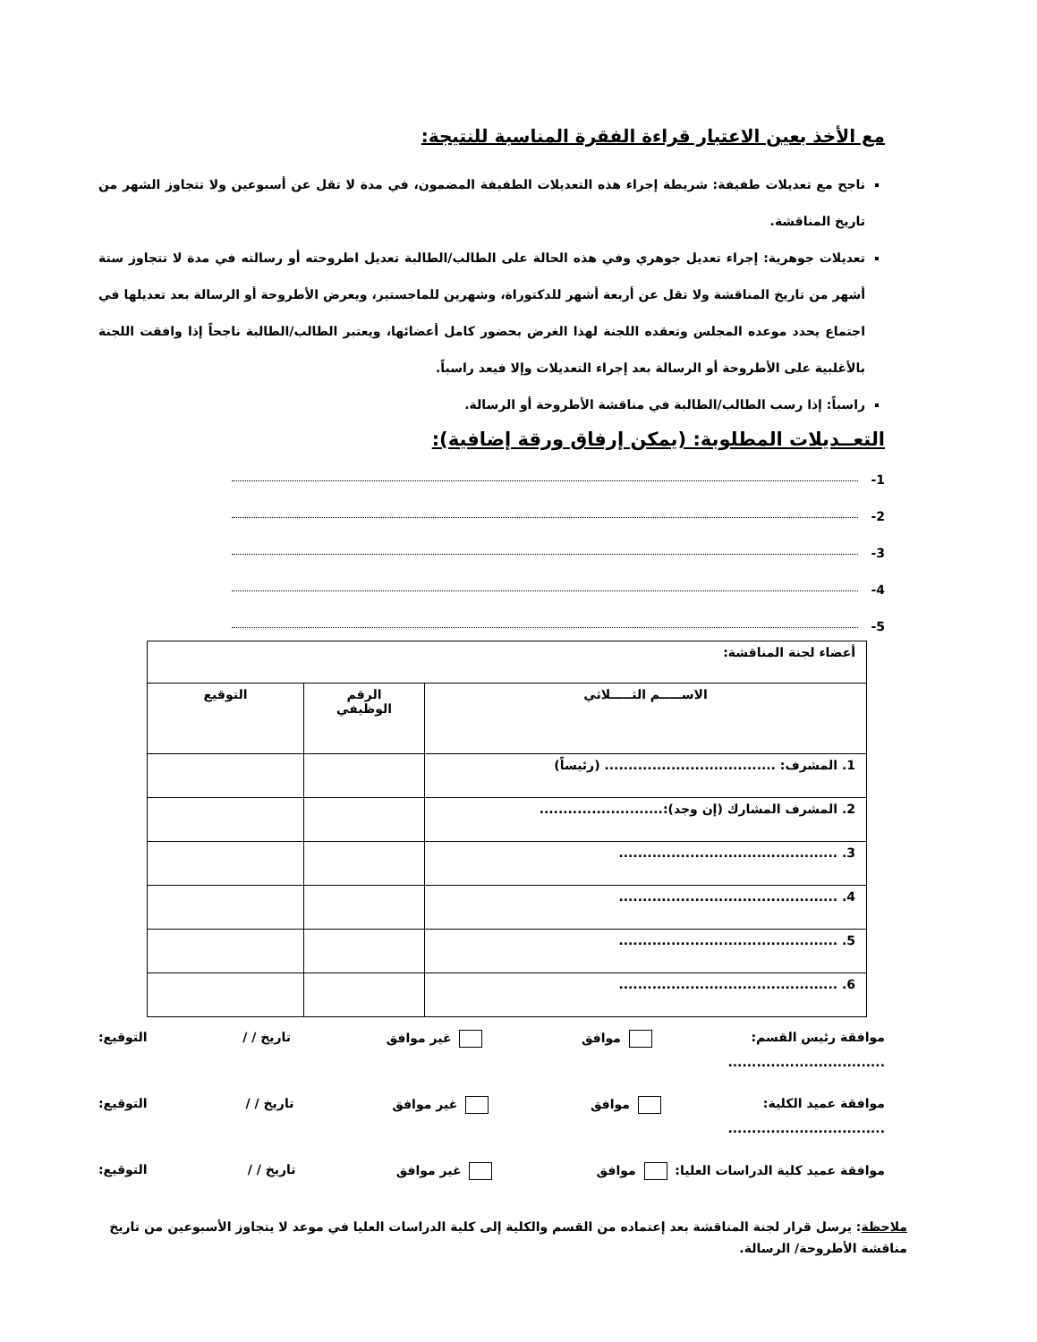مع الأخذ بعين الاعتبار قراءة الفقرة المناسبة للنتيجة:
ناجح مع تعديلات طفيفة: شريطة إجراء هذه التعديلات الطفيفة المضمون، في مدة لا تقل عن أسبوعين ولا تتجاوز الشهر من تاريخ المناقشة.
تعديلات جوهرية: إجراء تعديل جوهري وفي هذه الحالة على الطالب/الطالبة تعديل اطروحته أو رسالته في مدة لا تتجاوز ستة أشهر من تاريخ المناقشة ولا تقل عن أربعة أشهر للدكتوراة، وشهرين للماجستير، ويعرض الأطروحة أو الرسالة بعد تعديلها في اجتماع يحدد موعده المجلس وتعقده اللجنة لهذا الغرض بحضور كامل أعضائها، ويعتبر الطالب/الطالبة ناجحاً إذا وافقت اللجنة بالأغلبية على الأطروحة أو الرسالة بعد إجراء التعديلات وإلا فيعد راسباً.
راسباً: إذا رسب الطالب/الطالبة في مناقشة الأطروحة أو الرسالة.
التعــديلات المطلوبة: (يمكن إرفاق ورقة إضافية):
1-
2-
3-
4-
5-
| أعضاء لجنة المناقشة: | | |
| الاســـــم الثـــــلاثي | الرقم الوظيفي | التوقيع |
| 1. المشرف: .................................... (رئيساً) | | |
| 2. المشرف المشارك (إن وجد):.......................... | | |
| 3. .............................................. | | |
| 4. .............................................. | | |
| 5. .............................................. | | |
| 6. .............................................. | | |
موافقة رئيس القسم: موافق غير موافق تاريخ / / التوقيع:
.................................
موافقة عميد الكلية: موافق غير موافق تاريخ / / التوقيع:
.................................
موافقة عميد كلية الدراسات العليا: موافق غير موافق تاريخ / / التوقيع:
ملاحظة: يرسل قرار لجنة المناقشة بعد إعتماده من القسم والكلية إلى كلية الدراسات العليا في موعد لا يتجاوز الأسبوعين من تاريخ مناقشة الأطروحة/ الرسالة.